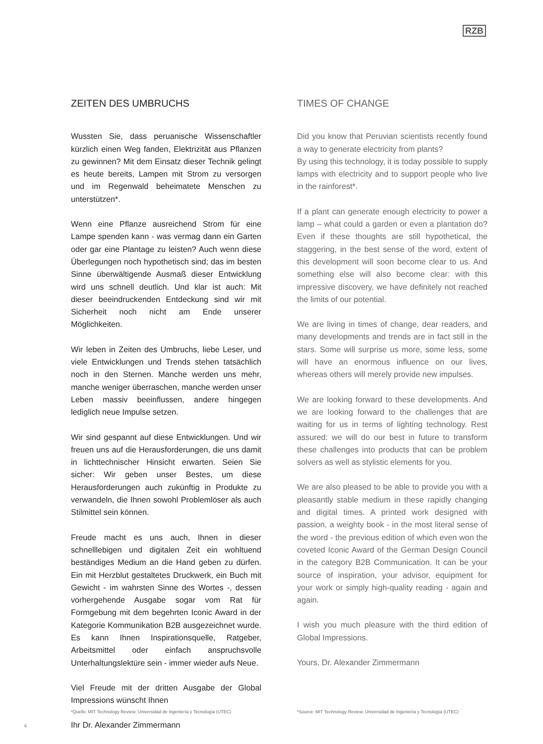RZB
ZEITEN DES UMBRUCHS
Wussten Sie, dass peruanische Wissenschaftler kürzlich einen Weg fanden, Elektrizität aus Pflanzen zu gewinnen? Mit dem Einsatz dieser Technik gelingt es heute bereits, Lampen mit Strom zu versorgen und im Regenwald beheimatete Menschen zu unterstützen*.
Wenn eine Pflanze ausreichend Strom für eine Lampe spenden kann - was vermag dann ein Garten oder gar eine Plantage zu leisten? Auch wenn diese Überlegungen noch hypothetisch sind; das im besten Sinne überwältigende Ausmaß dieser Entwicklung wird uns schnell deutlich. Und klar ist auch: Mit dieser beeindruckenden Entdeckung sind wir mit Sicherheit noch nicht am Ende unserer Möglichkeiten.
Wir leben in Zeiten des Umbruchs, liebe Leser, und viele Entwicklungen und Trends stehen tatsächlich noch in den Sternen. Manche werden uns mehr, manche weniger überraschen, manche werden unser Leben massiv beeinflussen, andere hingegen lediglich neue Impulse setzen.
Wir sind gespannt auf diese Entwicklungen. Und wir freuen uns auf die Herausforderungen, die uns damit in lichttechnischer Hinsicht erwarten. Seien Sie sicher: Wir geben unser Bestes, um diese Herausforderungen auch zukünftig in Produkte zu verwandeln, die Ihnen sowohl Problemlöser als auch Stilmittel sein können.
Freude macht es uns auch, Ihnen in dieser schnelllebigen und digitalen Zeit ein wohltuend beständiges Medium an die Hand geben zu dürfen. Ein mit Herzblut gestaltetes Druckwerk, ein Buch mit Gewicht - im wahrsten Sinne des Wortes -, dessen vorhergehende Ausgabe sogar vom Rat für Formgebung mit dem begehrten Iconic Award in der Kategorie Kommunikation B2B ausgezeichnet wurde. Es kann Ihnen Inspirationsquelle, Ratgeber, Arbeitsmittel oder einfach anspruchsvolle Unterhaltungslektüre sein - immer wieder aufs Neue.
Viel Freude mit der dritten Ausgabe der Global Impressions wünscht Ihnen
Ihr Dr. Alexander Zimmermann
TIMES OF CHANGE
Did you know that Peruvian scientists recently found a way to generate electricity from plants?
By using this technology, it is today possible to supply lamps with electricity and to support people who live in the rainforest*.
If a plant can generate enough electricity to power a lamp – what could a garden or even a plantation do? Even if these thoughts are still hypothetical, the staggering, in the best sense of the word, extent of this development will soon become clear to us. And something else will also become clear: with this impressive discovery, we have definitely not reached the limits of our potential.
We are living in times of change, dear readers, and many developments and trends are in fact still in the stars. Some will surprise us more, some less, some will have an enormous influence on our lives, whereas others will merely provide new impulses.
We are looking forward to these developments. And we are looking forward to the challenges that are waiting for us in terms of lighting technology. Rest assured: we will do our best in future to transform these challenges into products that can be problem solvers as well as stylistic elements for you.
We are also pleased to be able to provide you with a pleasantly stable medium in these rapidly changing and digital times. A printed work designed with passion, a weighty book - in the most literal sense of the word - the previous edition of which even won the coveted Iconic Award of the German Design Council in the category B2B Communication. It can be your source of inspiration, your advisor, equipment for your work or simply high-quality reading - again and again.
I wish you much pleasure with the third edition of Global Impressions.
Yours, Dr. Alexander Zimmermann
*Quelle: MIT Technology Review; Universidad de Ingeniería y Tecnología (UTEC)
*Source: MIT Technology Review; Universidad de Ingeniería y Tecnología (UTEC)
4